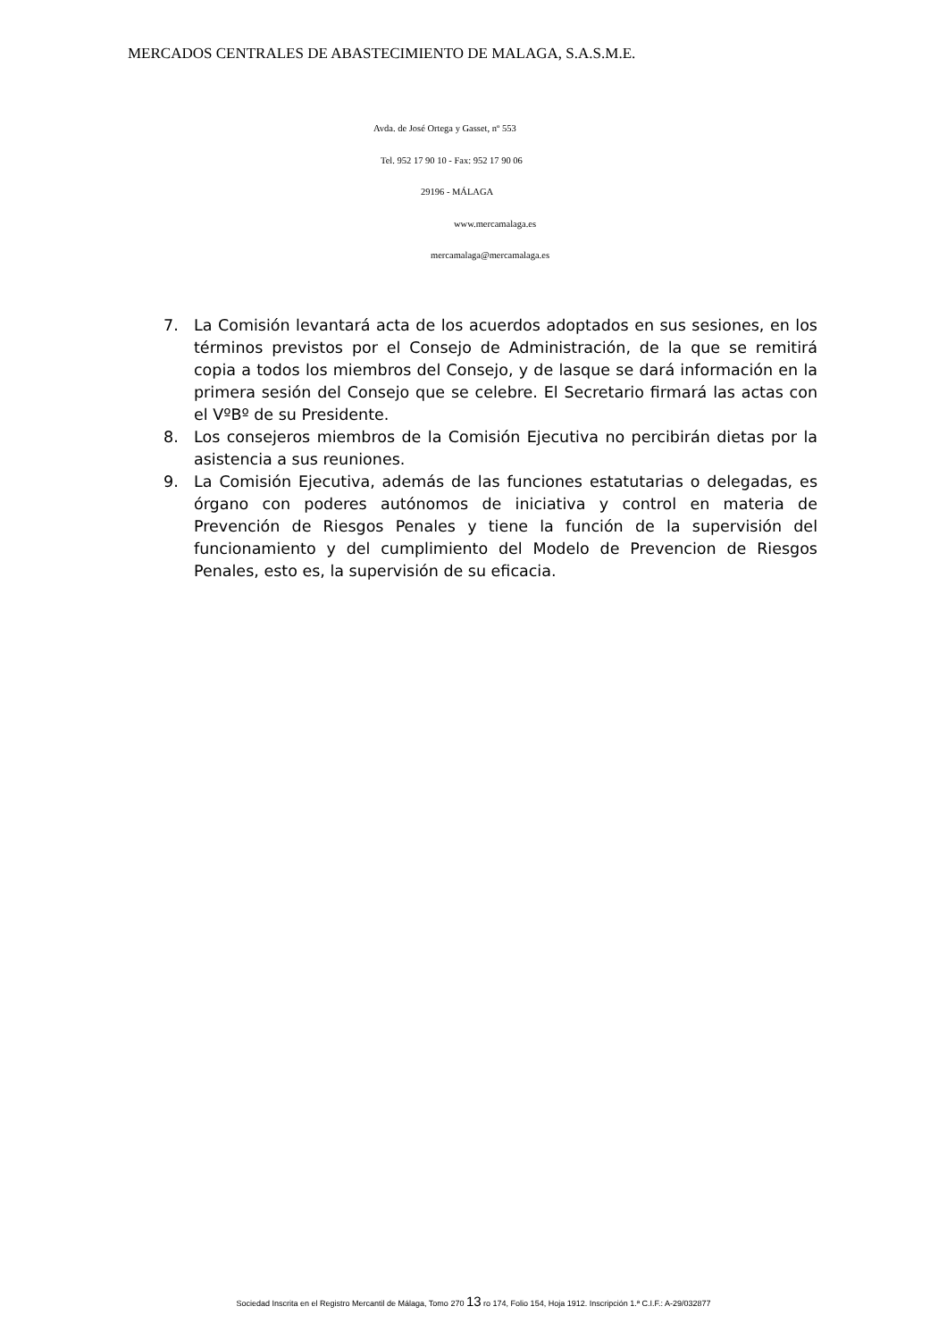MERCADOS CENTRALES DE ABASTECIMIENTO DE MALAGA, S.A.S.M.E.
Avda. de José Ortega y Gasset, nº 553
Tel. 952 17 90 10 - Fax: 952 17 90 06
29196 - MÁLAGA
www.mercamalaga.es
mercamalaga@mercamalaga.es
7. La Comisión levantará acta de los acuerdos adoptados en sus sesiones, en los términos previstos por el Consejo de Administración, de la que se remitirá copia a todos los miembros del Consejo, y de lasque se dará información en la primera sesión del Consejo que se celebre. El Secretario firmará las actas con el VºBº de su Presidente.
8. Los consejeros miembros de la Comisión Ejecutiva no percibirán dietas por la asistencia a sus reuniones.
9. La Comisión Ejecutiva, además de las funciones estatutarias o delegadas, es órgano con poderes autónomos de iniciativa y control en materia de Prevención de Riesgos Penales y tiene la función de la supervisión del funcionamiento y del cumplimiento del Modelo de Prevencion de Riesgos Penales, esto es, la supervisión de su eficacia.
Sociedad Inscrita en el Registro Mercantil de Málaga, Tomo 270 13 ro 174, Folio 154, Hoja 1912. Inscripción 1.ª C.I.F.: A-29/032877